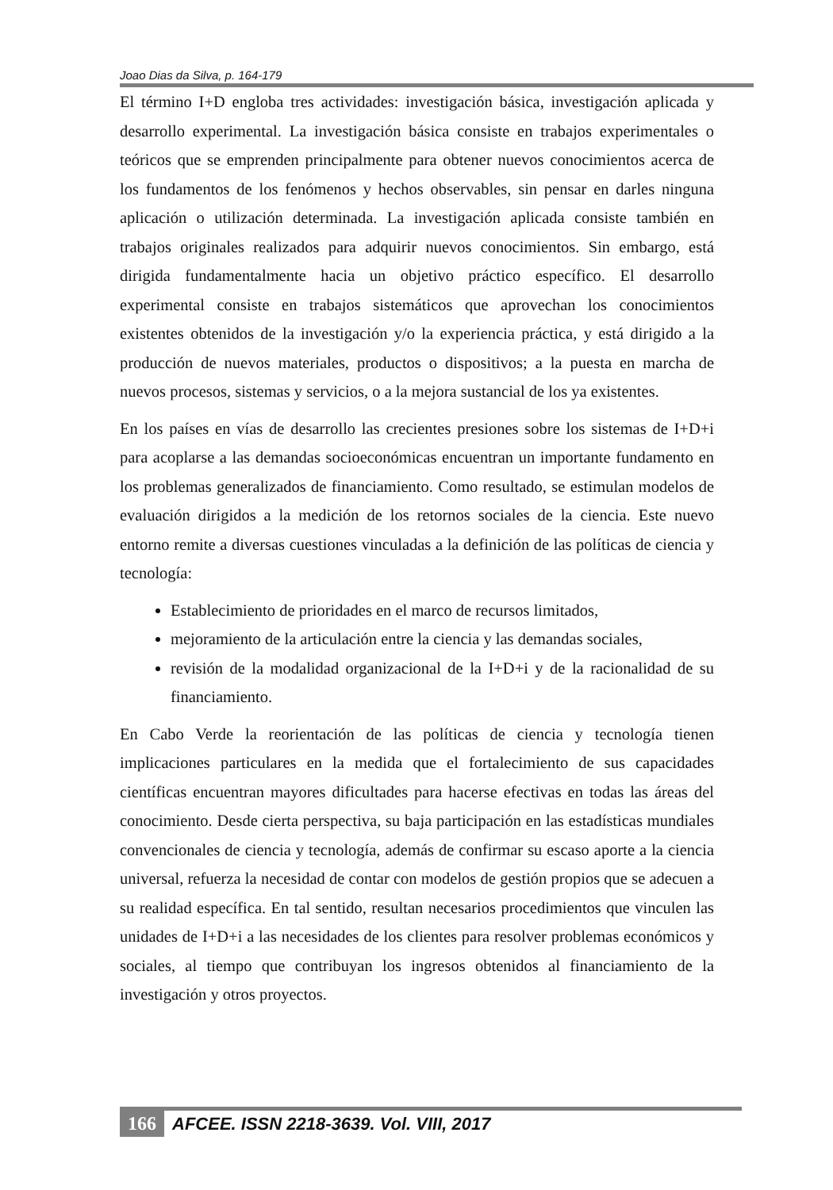Joao Dias da Silva, p. 164-179
El término I+D engloba tres actividades: investigación básica, investigación aplicada y desarrollo experimental. La investigación básica consiste en trabajos experimentales o teóricos que se emprenden principalmente para obtener nuevos conocimientos acerca de los fundamentos de los fenómenos y hechos observables, sin pensar en darles ninguna aplicación o utilización determinada. La investigación aplicada consiste también en trabajos originales realizados para adquirir nuevos conocimientos. Sin embargo, está dirigida fundamentalmente hacia un objetivo práctico específico. El desarrollo experimental consiste en trabajos sistemáticos que aprovechan los conocimientos existentes obtenidos de la investigación y/o la experiencia práctica, y está dirigido a la producción de nuevos materiales, productos o dispositivos; a la puesta en marcha de nuevos procesos, sistemas y servicios, o a la mejora sustancial de los ya existentes.
En los países en vías de desarrollo las crecientes presiones sobre los sistemas de I+D+i para acoplarse a las demandas socioeconómicas encuentran un importante fundamento en los problemas generalizados de financiamiento. Como resultado, se estimulan modelos de evaluación dirigidos a la medición de los retornos sociales de la ciencia. Este nuevo entorno remite a diversas cuestiones vinculadas a la definición de las políticas de ciencia y tecnología:
Establecimiento de prioridades en el marco de recursos limitados,
mejoramiento de la articulación entre la ciencia y las demandas sociales,
revisión de la modalidad organizacional de la I+D+i y de la racionalidad de su financiamiento.
En Cabo Verde la reorientación de las políticas de ciencia y tecnología tienen implicaciones particulares en la medida que el fortalecimiento de sus capacidades científicas encuentran mayores dificultades para hacerse efectivas en todas las áreas del conocimiento. Desde cierta perspectiva, su baja participación en las estadísticas mundiales convencionales de ciencia y tecnología, además de confirmar su escaso aporte a la ciencia universal, refuerza la necesidad de contar con modelos de gestión propios que se adecuen a su realidad específica. En tal sentido, resultan necesarios procedimientos que vinculen las unidades de I+D+i a las necesidades de los clientes para resolver problemas económicos y sociales, al tiempo que contribuyan los ingresos obtenidos al financiamiento de la investigación y otros proyectos.
166 AFCEE. ISSN 2218-3639. Vol. VIII, 2017